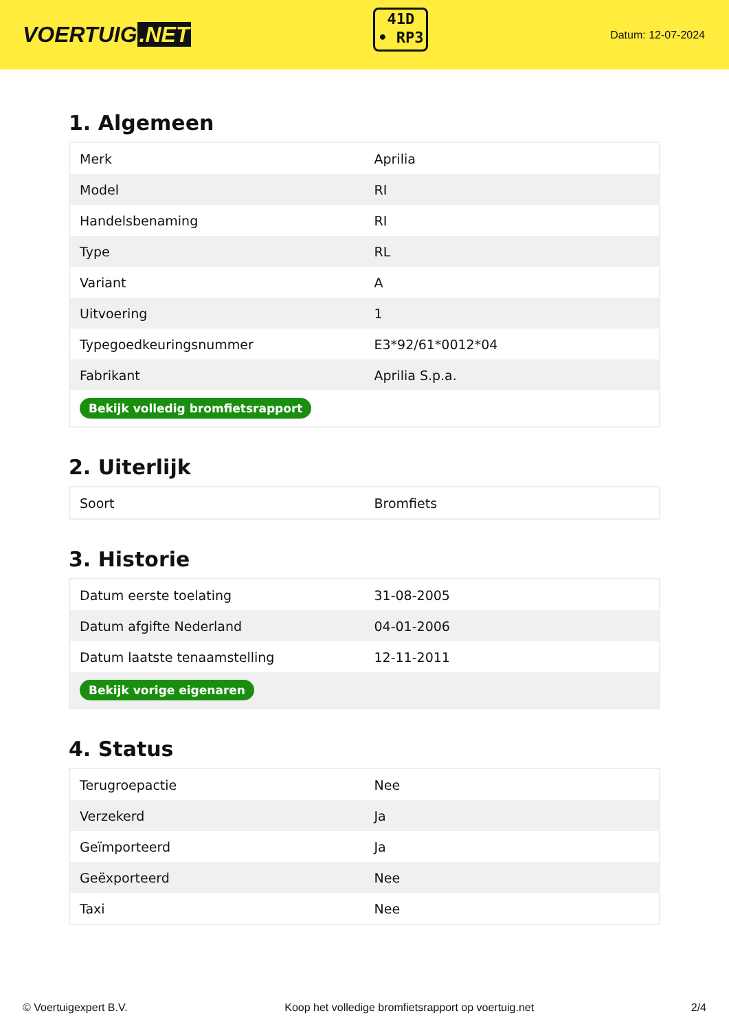VOERTUIG.NET
41D
• RP3
Datum: 12-07-2024
1. Algemeen
| Merk | Aprilia |
| Model | RI |
| Handelsbenaming | RI |
| Type | RL |
| Variant | A |
| Uitvoering | 1 |
| Typegoedkeuringsnummer | E3*92/61*0012*04 |
| Fabrikant | Aprilia S.p.a. |
| Bekijk volledig bromfietsrapport | |
2. Uiterlijk
| Soort | Bromfiets |
3. Historie
| Datum eerste toelating | 31-08-2005 |
| Datum afgifte Nederland | 04-01-2006 |
| Datum laatste tenaamstelling | 12-11-2011 |
| Bekijk vorige eigenaren | |
4. Status
| Terugroepactie | Nee |
| Verzekerd | Ja |
| Geïmporteerd | Ja |
| Geëxporteerd | Nee |
| Taxi | Nee |
© Voertuigexpert B.V. Koop het volledige bromfietsrapport op voertuig.net 2/4